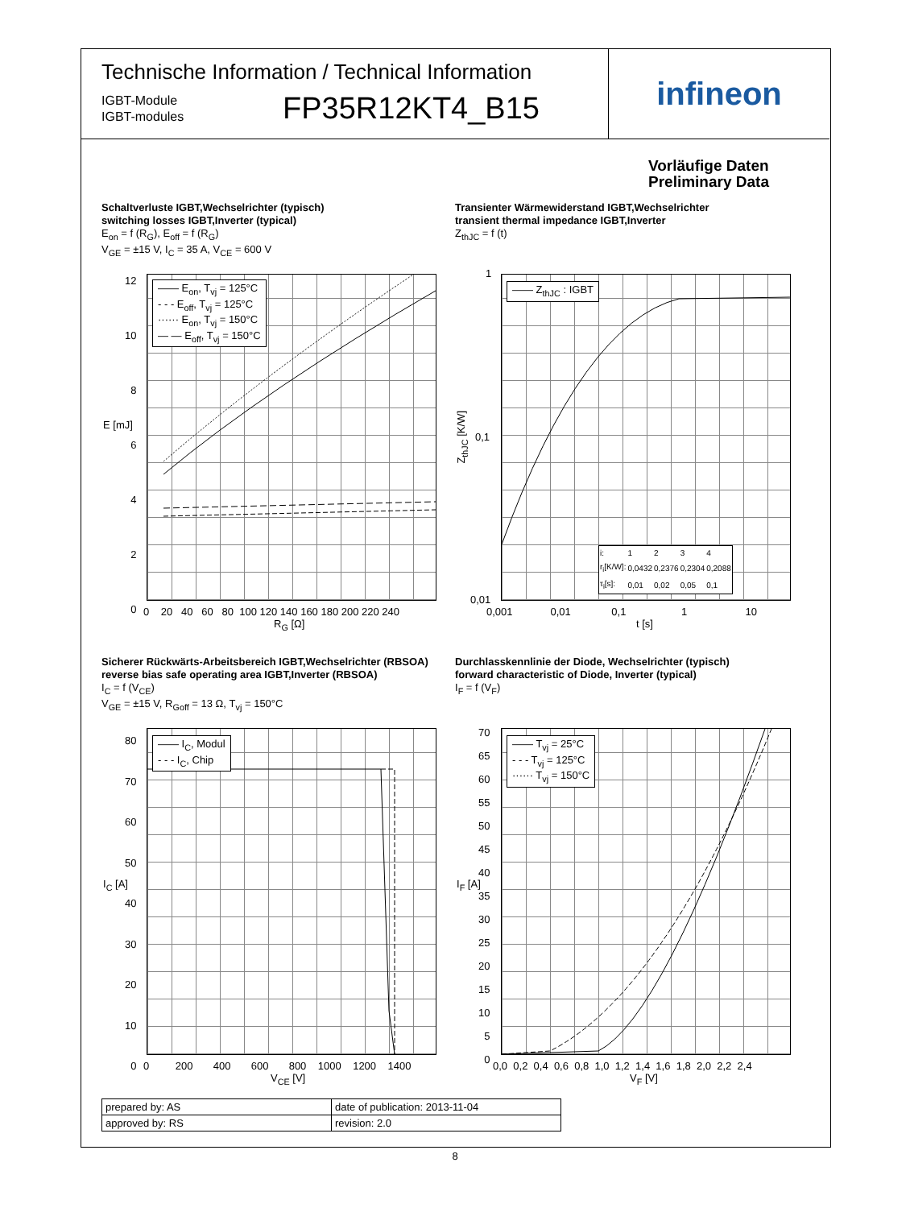Technische Information / Technical Information
IGBT-Module
IGBT-modules
FP35R12KT4_B15
infineon
Vorläufige Daten
Preliminary Data
Schaltverluste IGBT,Wechselrichter (typisch)
switching losses IGBT,Inverter (typical)
E<sub>on</sub> = f (R<sub>G</sub>), E<sub>off</sub> = f (R<sub>G</sub>)
V<sub>GE</sub> = ±15 V, I<sub>C</sub> = 35 A, V<sub>CE</sub> = 600 V
—— E<sub>on</sub>, T<sub>vj</sub> = 125°C
- - - E<sub>off</sub>, T<sub>vj</sub> = 125°C
······ E<sub>on</sub>, T<sub>vj</sub> = 150°C
— — E<sub>off</sub>, T<sub>vj</sub> = 150°C
E [mJ]
12
10
8
6
4
2
0
0 20 40 60 80 100 120 140 160 180 200 220 240
R<sub>G</sub> [Ω]
Transienter Wärmewiderstand IGBT,Wechselrichter
transient thermal impedance IGBT,Inverter
Z<sub>thJC</sub> = f (t)
—— Z<sub>thJC</sub> : IGBT
| i: | 1 | 2 | 3 | 4 |
| r<sub>i</sub>[K/W]: | 0,0432 | 0,2376 | 0,2304 | 0,2088 |
| τ<sub>i</sub>[s]: | 0,01 | 0,02 | 0,05 | 0,1 |
Z<sub>thJC</sub> [K/W]
1
0,1
0,01
0,001 0,01 0,1 1 10
t [s]
Sicherer Rückwärts-Arbeitsbereich IGBT,Wechselrichter (RBSOA)
reverse bias safe operating area IGBT,Inverter (RBSOA)
I<sub>C</sub> = f (V<sub>CE</sub>)
V<sub>GE</sub> = ±15 V, R<sub>Goff</sub> = 13 Ω, T<sub>vj</sub> = 150°C
—— I<sub>C</sub>, Modul
- - - I<sub>C</sub>, Chip
I<sub>C</sub> [A]
80
70
60
50
40
30
20
10
0
0 200 400 600 800 1000 1200 1400
V<sub>CE</sub> [V]
Durchlasskennlinie der Diode, Wechselrichter (typisch)
forward characteristic of Diode, Inverter (typical)
I<sub>F</sub> = f (V<sub>F</sub>)
—— T<sub>vj</sub> = 25°C
- - - T<sub>vj</sub> = 125°C
······ T<sub>vj</sub> = 150°C
I<sub>F</sub> [A]
70
65
60
55
50
45
40
35
30
25
20
15
10
5
0
0,0 0,2 0,4 0,6 0,8 1,0 1,2 1,4 1,6 1,8 2,0 2,2 2,4
V<sub>F</sub> [V]
| prepared by: AS | date of publication: 2013-11-04 |
| approved by: RS | revision: 2.0 |
8